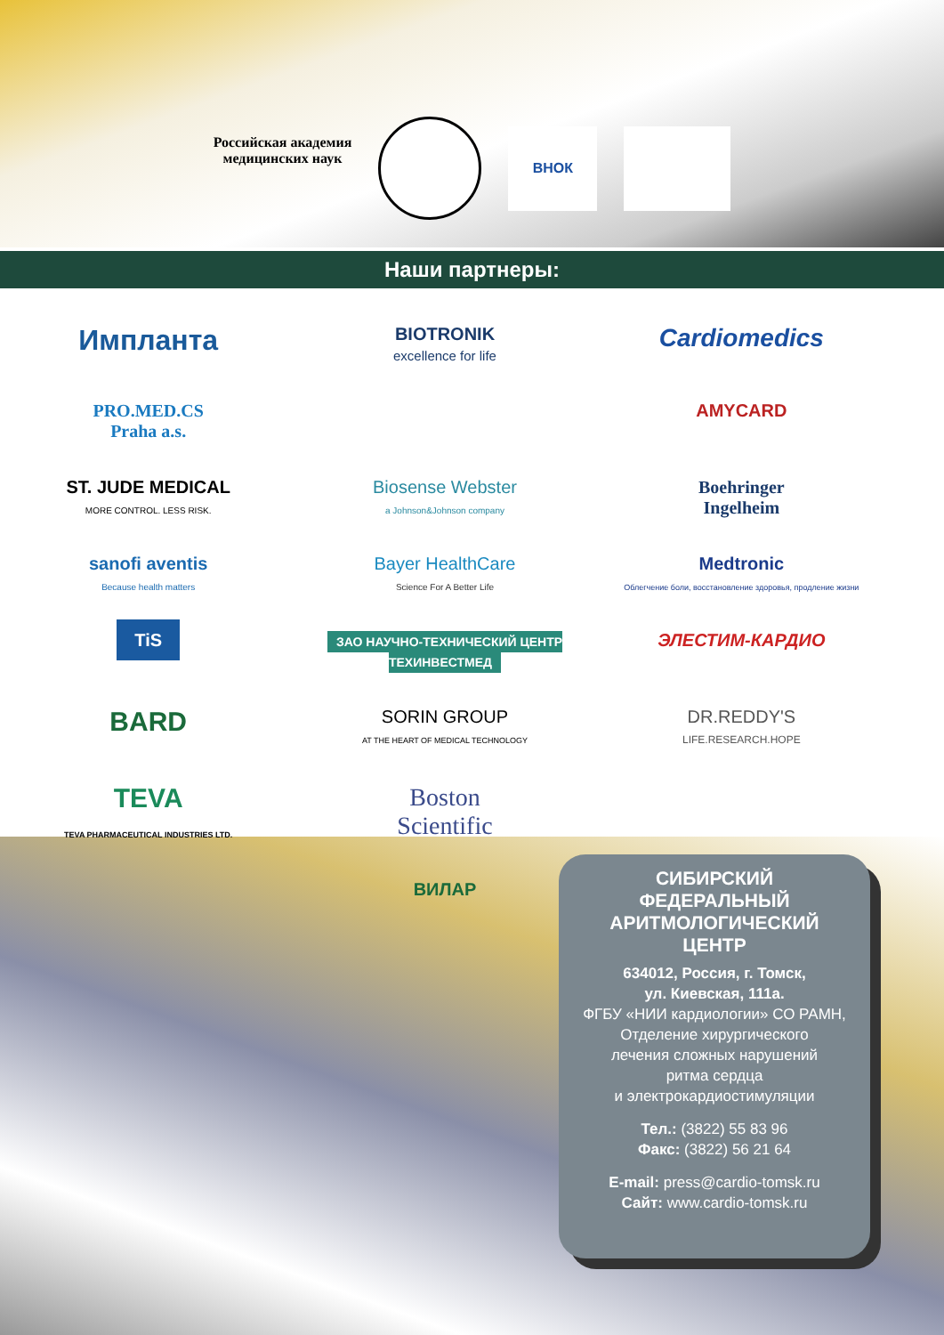Российская академия
медицинских наук
ВНОК
Наши партнеры:
Имплант​а
BIOTRONIK
excellence for life
Cardiomedics
PRO.MED.CS
Praha a.s.
AMYCARD
ST. JUDE MEDICAL
MORE CONTROL. LESS RISK.
Biosense Webster
a Johnson&Johnson company
Boehringer
Ingelheim
sanofi aventis
Because health matters
Bayer HealthCare
Science For A Better Life
Medtronic
Облегчение боли, восстановление здоровья, продление жизни
TiS
ЗАО НАУЧНО-ТЕХНИЧЕСКИЙ ЦЕНТР ТЕХИНВЕСТМЕД
ЭЛЕСТИМ-КАРДИО
BARD
SORIN GROUP
AT THE HEART OF MEDICAL TECHNOLOGY
DR.REDDY'S
LIFE.RESEARCH.HOPE
TEVA
TEVA PHARMACEUTICAL INDUSTRIES LTD.
Boston
Scientific
ВИЛАР
СИБИРСКИЙ
ФЕДЕРАЛЬНЫЙ
АРИТМОЛОГИЧЕСКИЙ
ЦЕНТР
634012, Россия, г. Томск,
ул. Киевская, 111а.
ФГБУ «НИИ кардиологии» СО РАМН,
Отделение хирургического
лечения сложных нарушений
ритма сердца
и электрокардиостимуляции
Тел.: (3822) 55 83 96
Факс: (3822) 56 21 64
E-mail: press@cardio-tomsk.ru
Сайт: www.cardio-tomsk.ru